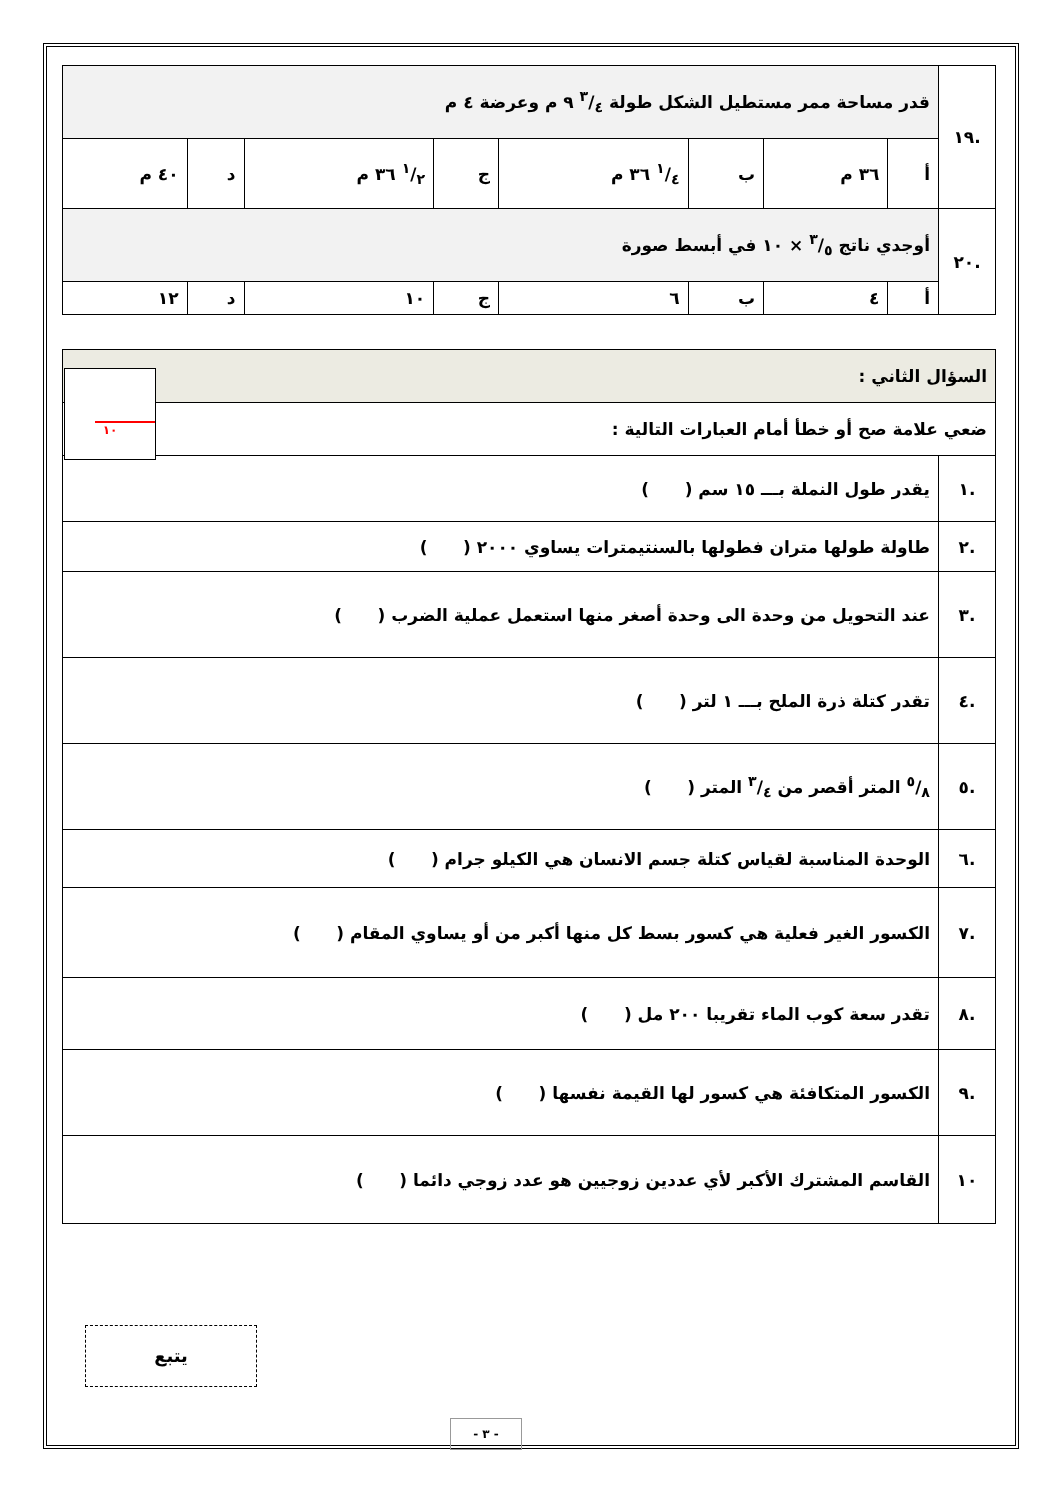| .١٩ | قدر مساحة ممر مستطيل الشكل طولة ٣/٤ ٩ م وعرضة ٤ م | | | | | | | |
| | أ | ٣٦ م | ب | ١/٤ ٣٦ م | ج | ١/٢ ٣٦ م | د | ٤٠ م |
| .٢٠ | أوجدي ناتج ٣/٥ × ١٠ في أبسط صورة | | | | | | | |
| | أ | ٤ | ب | ٦ | ج | ١٠ | د | ١٢ |
| السؤال الثاني : | |
| ضعي علامة صح أو خطأ أمام العبارات التالية : | |
| .١ | يقدر طول النملة بـــ ١٥ سم ( ) |
| .٢ | طاولة طولها متران فطولها بالسنتيمترات يساوي ٢٠٠٠ ( ) |
| .٣ | عند التحويل من وحدة الى وحدة أصغر منها استعمل عملية الضرب ( ) |
| .٤ | تقدر كتلة ذرة الملح بـــ ١ لتر ( ) |
| .٥ | ٥/٨ المتر أقصر من ٣/٤ المتر ( ) |
| .٦ | الوحدة المناسبة لقياس كتلة جسم الانسان هي الكيلو جرام ( ) |
| .٧ | الكسور الغير فعلية هي كسور بسط كل منها أكبر من أو يساوي المقام ( ) |
| .٨ | تقدر سعة كوب الماء تقريبا ٢٠٠ مل ( ) |
| .٩ | الكسور المتكافئة هي كسور لها القيمة نفسها ( ) |
| ١٠ | القاسم المشترك الأكبر لأي عددين زوجيين هو عدد زوجي دائما ( ) |
١٠
يتبع
- ٣ -